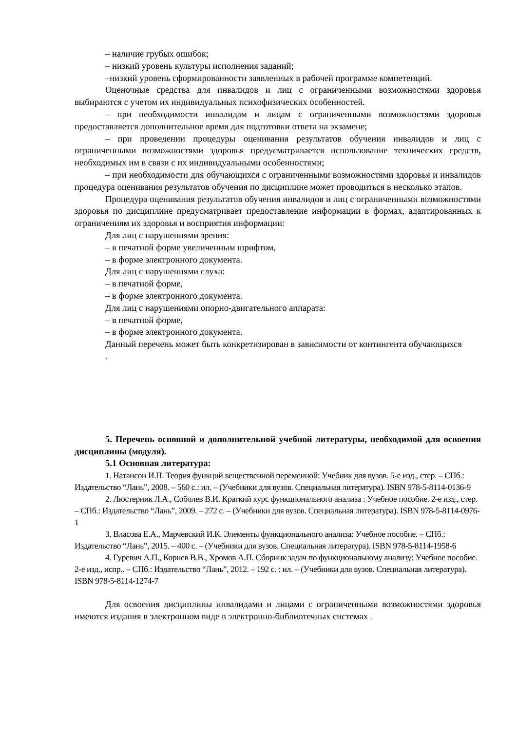– наличие грубых ошибок;
– низкий уровень культуры исполнения заданий;
–низкий уровень сформированности заявленных в рабочей программе компетенций.
Оценочные средства для инвалидов и лиц с ограниченными возможностями здоровья выбираются с учетом их индивидуальных психофизических особенностей.
– при необходимости инвалидам и лицам с ограниченными возможностями здоровья предоставляется дополнительное время для подготовки ответа на экзамене;
– при проведении процедуры оценивания результатов обучения инвалидов и лиц с ограниченными возможностями здоровья предусматривается использование технических средств, необходимых им в связи с их индивидуальными особенностями;
– при необходимости для обучающихся с ограниченными возможностями здоровья и инвалидов процедура оценивания результатов обучения по дисциплине может проводиться в несколько этапов.
Процедура оценивания результатов обучения инвалидов и лиц с ограниченными возможностями здоровья по дисциплине предусматривает предоставление информации в формах, адаптированных к ограничениям их здоровья и восприятия информации:
Для лиц с нарушениями зрения:
– в печатной форме увеличенным шрифтом,
– в форме электронного документа.
Для лиц с нарушениями слуха:
– в печатной форме,
– в форме электронного документа.
Для лиц с нарушениями опорно-двигательного аппарата:
– в печатной форме,
– в форме электронного документа.
Данный перечень может быть конкретизирован в зависимости от контингента обучающихся
.
5. Перечень основной и дополнительной учебной литературы, необходимой для освоения дисциплины (модуля).
5.1 Основная литература:
1. Натансон И.П. Теория функций вещественной переменной: Учебник для вузов. 5-е изд., стер. – СПб.: Издательство “Лань”, 2008. – 560 с.: ил. – (Учебники для вузов. Специальная литература). ISBN 978-5-8114-0136-9
2. Люстерник Л.А., Соболев В.И. Краткий курс функционального анализа : Учебное пособие. 2-е изд., стер. – СПб.: Издательство “Лань”, 2009. – 272 с. – (Учебники для вузов. Специальная литература). ISBN 978-5-8114-0976-1
3. Власова Е.А., Марчевский И.К. Элементы функционального анализа: Учебное пособие. – СПб.: Издательство “Лань”, 2015. – 400 с. – (Учебники для вузов. Специальная литература). ISBN 978-5-8114-1958-6
4. Гуревич А.П., Корнев В.В., Хромов А.П. Сборник задач по функциональному анализу: Учебное пособие. 2-е изд., испр.. – СПб.: Издательство “Лань”, 2012. – 192 с. : ил. – (Учебники для вузов. Специальная литература). ISBN 978-5-8114-1274-7
Для освоения дисциплины инвалидами и лицами с ограниченными возможностями здоровья имеются издания в электронном виде в электронно-библиотечных системах .